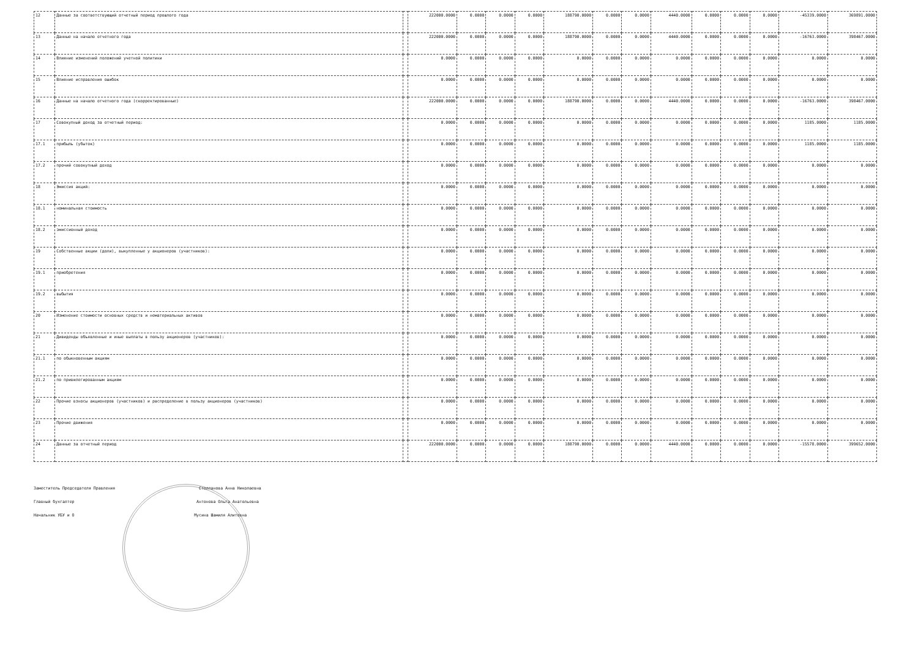| 12 | Данные за соответствующий отчетный период прошлого года | | 222000.0000 | 0.0000 | 0.0000 | 0.0000 | 188790.0000 | 0.0000 | 0.0000 | 4440.0000 | 0.0000 | 0.0000 | 0.0000 | -45339.0000 | 369891.0000 |
| 13 | Данные на начало отчетного года | | 222000.0000 | 0.0000 | 0.0000 | 0.0000 | 188790.0000 | 0.0000 | 0.0000 | 4440.0000 | 0.0000 | 0.0000 | 0.0000 | -16763.0000 | 398467.0000 |
| 14 | Влияние изменений положений учетной политики | | 0.0000 | 0.0000 | 0.0000 | 0.0000 | 0.0000 | 0.0000 | 0.0000 | 0.0000 | 0.0000 | 0.0000 | 0.0000 | 0.0000 | 0.0000 |
| 15 | Влияние исправления ошибок | | 0.0000 | 0.0000 | 0.0000 | 0.0000 | 0.0000 | 0.0000 | 0.0000 | 0.0000 | 0.0000 | 0.0000 | 0.0000 | 0.0000 | 0.0000 |
| 16 | Данные на начало отчетного года (скорректированные) | | 222000.0000 | 0.0000 | 0.0000 | 0.0000 | 188790.0000 | 0.0000 | 0.0000 | 4440.0000 | 0.0000 | 0.0000 | 0.0000 | -16763.0000 | 398467.0000 |
| 17 | Совокупный доход за отчетный период: | | 0.0000 | 0.0000 | 0.0000 | 0.0000 | 0.0000 | 0.0000 | 0.0000 | 0.0000 | 0.0000 | 0.0000 | 0.0000 | 1185.0000 | 1185.0000 |
| 17.1 | прибыль (убыток) | | 0.0000 | 0.0000 | 0.0000 | 0.0000 | 0.0000 | 0.0000 | 0.0000 | 0.0000 | 0.0000 | 0.0000 | 0.0000 | 1185.0000 | 1185.0000 |
| 17.2 | прочий совокупный доход | | 0.0000 | 0.0000 | 0.0000 | 0.0000 | 0.0000 | 0.0000 | 0.0000 | 0.0000 | 0.0000 | 0.0000 | 0.0000 | 0.0000 | 0.0000 |
| 18 | Эмиссия акций: | | 0.0000 | 0.0000 | 0.0000 | 0.0000 | 0.0000 | 0.0000 | 0.0000 | 0.0000 | 0.0000 | 0.0000 | 0.0000 | 0.0000 | 0.0000 |
| 18.1 | номинальная стоимость | | 0.0000 | 0.0000 | 0.0000 | 0.0000 | 0.0000 | 0.0000 | 0.0000 | 0.0000 | 0.0000 | 0.0000 | 0.0000 | 0.0000 | 0.0000 |
| 18.2 | эмиссионный доход | | 0.0000 | 0.0000 | 0.0000 | 0.0000 | 0.0000 | 0.0000 | 0.0000 | 0.0000 | 0.0000 | 0.0000 | 0.0000 | 0.0000 | 0.0000 |
| 19 | Собственные акции (доли), выкупленные у акционеров (участников): | | 0.0000 | 0.0000 | 0.0000 | 0.0000 | 0.0000 | 0.0000 | 0.0000 | 0.0000 | 0.0000 | 0.0000 | 0.0000 | 0.0000 | 0.0000 |
| 19.1 | приобретения | | 0.0000 | 0.0000 | 0.0000 | 0.0000 | 0.0000 | 0.0000 | 0.0000 | 0.0000 | 0.0000 | 0.0000 | 0.0000 | 0.0000 | 0.0000 |
| 19.2 | выбытия | | 0.0000 | 0.0000 | 0.0000 | 0.0000 | 0.0000 | 0.0000 | 0.0000 | 0.0000 | 0.0000 | 0.0000 | 0.0000 | 0.0000 | 0.0000 |
| 20 | Изменение стоимости основных средств и нематериальных активов | | 0.0000 | 0.0000 | 0.0000 | 0.0000 | 0.0000 | 0.0000 | 0.0000 | 0.0000 | 0.0000 | 0.0000 | 0.0000 | 0.0000 | 0.0000 |
| 21 | Дивиденды объявленные и иные выплаты в пользу акционеров (участников): | | 0.0000 | 0.0000 | 0.0000 | 0.0000 | 0.0000 | 0.0000 | 0.0000 | 0.0000 | 0.0000 | 0.0000 | 0.0000 | 0.0000 | 0.0000 |
| 21.1 | по обыкновенным акциям | | 0.0000 | 0.0000 | 0.0000 | 0.0000 | 0.0000 | 0.0000 | 0.0000 | 0.0000 | 0.0000 | 0.0000 | 0.0000 | 0.0000 | 0.0000 |
| 21.2 | по привилегированным акциям | | 0.0000 | 0.0000 | 0.0000 | 0.0000 | 0.0000 | 0.0000 | 0.0000 | 0.0000 | 0.0000 | 0.0000 | 0.0000 | 0.0000 | 0.0000 |
| 22 | Прочие взносы акционеров (участников) и распределение в пользу акционеров (участников) | | 0.0000 | 0.0000 | 0.0000 | 0.0000 | 0.0000 | 0.0000 | 0.0000 | 0.0000 | 0.0000 | 0.0000 | 0.0000 | 0.0000 | 0.0000 |
| 23 | Прочие движения | | 0.0000 | 0.0000 | 0.0000 | 0.0000 | 0.0000 | 0.0000 | 0.0000 | 0.0000 | 0.0000 | 0.0000 | 0.0000 | 0.0000 | 0.0000 |
| 24 | Данные за отчетный период | | 222000.0000 | 0.0000 | 0.0000 | 0.0000 | 188790.0000 | 0.0000 | 0.0000 | 4440.0000 | 0.0000 | 0.0000 | 0.0000 | -15578.0000 | 399652.0000 |
Заместитель Председателя Правления Столпанова Анна Николаевна
Главный бухгалтер Антонова Ольга Анатольевна
Начальник УБУ и О Мусина Шамиля Алитовна